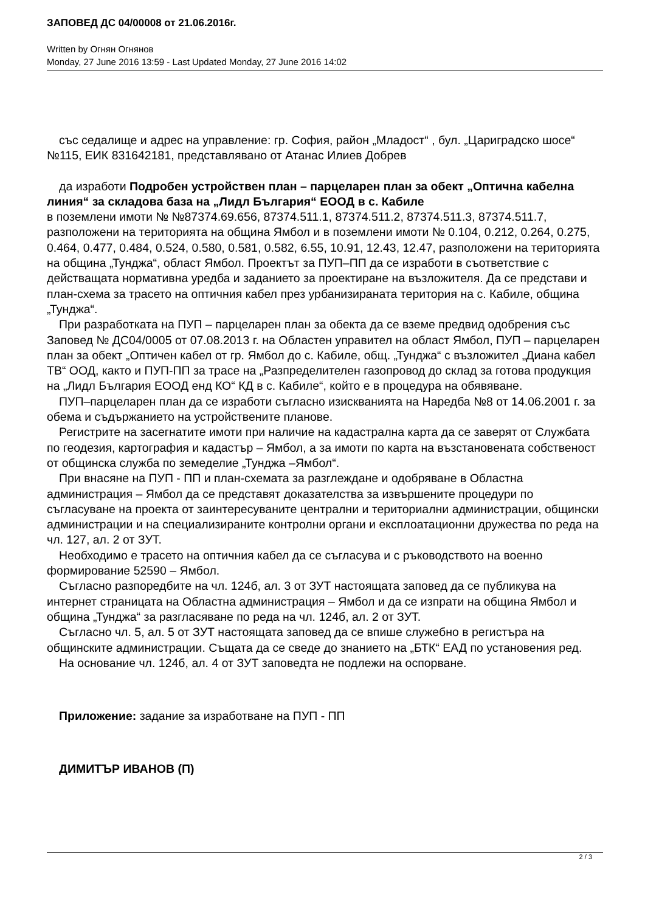ЗАПОВЕД ДС 04/00008 от 21.06.2016г.
Written by Огнян Огнянов
Monday, 27 June 2016 13:59 - Last Updated Monday, 27 June 2016 14:02
със седалище и адрес на управление: гр. София, район „Младост“ , бул. „Цариградско шосе“ №115, ЕИК 831642181, представлявано от Атанас Илиев Добрев
да изработи Подробен устройствен план – парцеларен план за обект „Оптична кабелна линия“ за складова база на „Лидл България“ ЕООД в с. Кабиле
в поземлени имоти № №87374.69.656, 87374.511.1, 87374.511.2, 87374.511.3, 87374.511.7, разположени на територията на община Ямбол и в поземлени имоти № 0.104, 0.212, 0.264, 0.275, 0.464, 0.477, 0.484, 0.524, 0.580, 0.581, 0.582, 6.55, 10.91, 12.43, 12.47, разположени на територията на община „Тунджа“, област Ямбол. Проектът за ПУП–ПП да се изработи в съответствие с действащата нормативна уредба и заданието за проектиране на възложителя. Да се представи и план-схема за трасето на оптичния кабел през урбанизираната територия на с. Кабиле, община „Тунджа“.
При разработката на ПУП – парцеларен план за обекта да се вземе предвид одобрения със Заповед № ДС04/0005 от 07.08.2013 г. на Областен управител на област Ямбол, ПУП – парцеларен план за обект „Оптичен кабел от гр. Ямбол до с. Кабиле, общ. „Тунджа“ с възложител „Диана кабел ТВ“ ООД, както и ПУП-ПП за трасе на „Разпределителен газопровод до склад за готова продукция на „Лидл България ЕООД енд КО“ КД в с. Кабиле“, който е в процедура на обявяване.
ПУП–парцеларен план да се изработи съгласно изискванията на Наредба №8 от 14.06.2001 г. за обема и съдържанието на устройствените планове.
Регистрите на засегнатите имоти при наличие на кадастрална карта да се заверят от Службата по геодезия, картография и кадастър – Ямбол, а за имоти по карта на възстановената собственост от общинска служба по земеделие „Тунджа –Ямбол“.
При внасяне на ПУП - ПП и план-схемата за разглеждане и одобряване в Областна администрация – Ямбол да се представят доказателства за извършените процедури по съгласуване на проекта от заинтересуваните централни и териториални администрации, общински администрации и на специализираните контролни органи и експлоатационни дружества по реда на чл. 127, ал. 2 от ЗУТ.
Необходимо е трасето на оптичния кабел да се съгласува и с ръководството на военно формирование 52590 – Ямбол.
Съгласно разпоредбите на чл. 124б, ал. 3 от ЗУТ настоящата заповед да се публикува на интернет страницата на Областна администрация – Ямбол и да се изпрати на община Ямбол и община „Тунджа“ за разгласяване по реда на чл. 124б, ал. 2 от ЗУТ.
Съгласно чл. 5, ал. 5 от ЗУТ настоящата заповед да се впише служебно в регистъра на общинските администрации. Същата да се сведе до знанието на „БТК“ ЕАД по установения ред.
На основание чл. 124б, ал. 4 от ЗУТ заповедта не подлежи на оспорване.
Приложение: задание за изработване на ПУП - ПП
ДИМИТЪР ИВАНОВ (П)
2 / 3